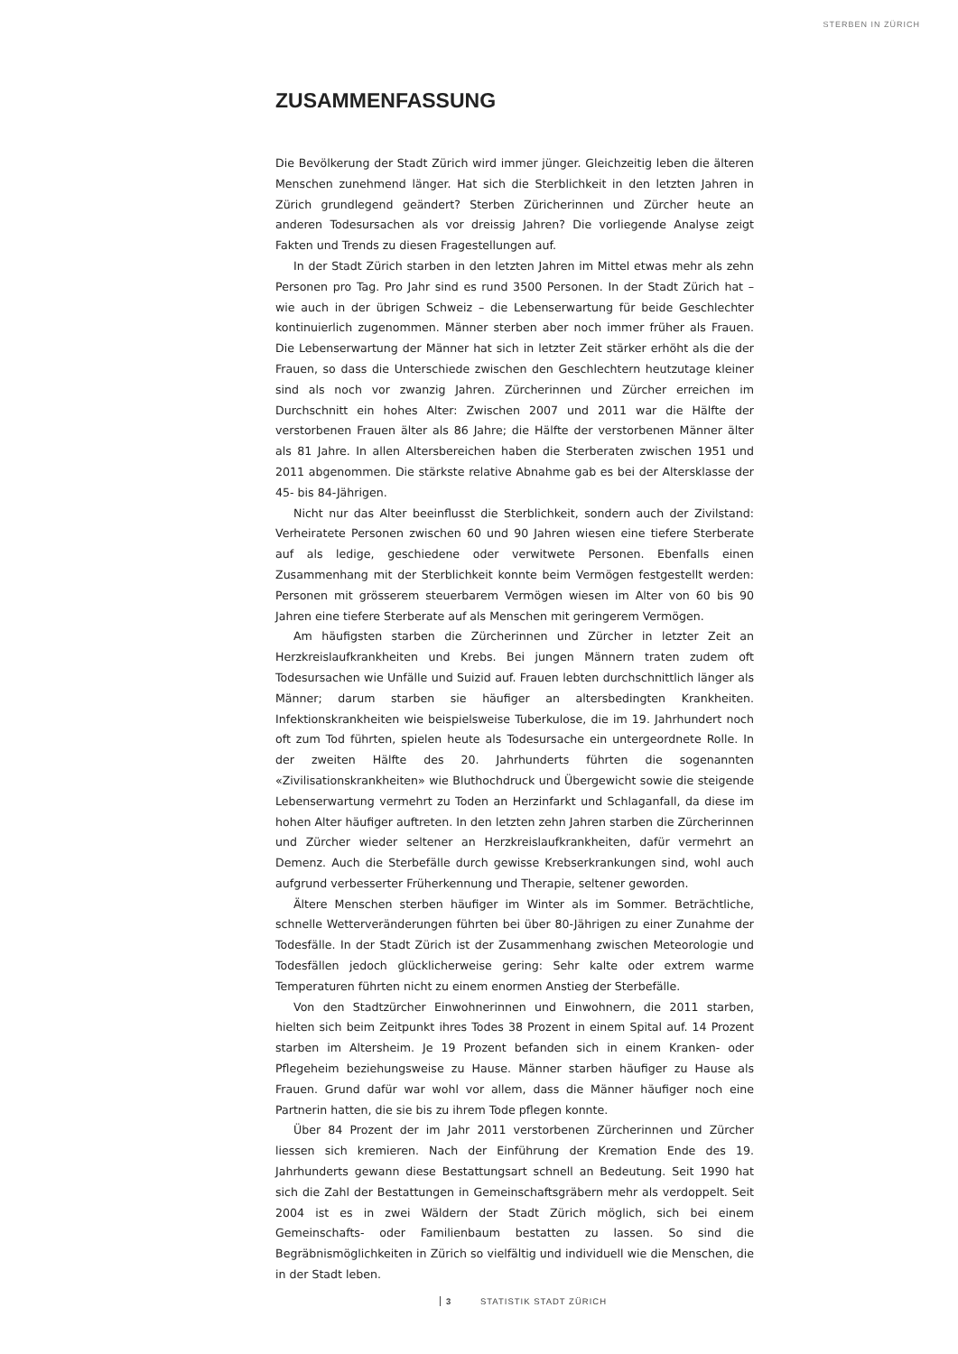STERBEN IN ZÜRICH
ZUSAMMENFASSUNG
Die Bevölkerung der Stadt Zürich wird immer jünger. Gleichzeitig leben die älteren Menschen zunehmend länger. Hat sich die Sterblichkeit in den letzten Jahren in Zürich grundlegend geändert? Sterben Züricherinnen und Zürcher heute an anderen Todesursachen als vor dreissig Jahren? Die vorliegende Analyse zeigt Fakten und Trends zu diesen Fragestellungen auf.
In der Stadt Zürich starben in den letzten Jahren im Mittel etwas mehr als zehn Personen pro Tag. Pro Jahr sind es rund 3500 Personen. In der Stadt Zürich hat – wie auch in der übrigen Schweiz – die Lebenserwartung für beide Geschlechter kontinuierlich zugenommen. Männer sterben aber noch immer früher als Frauen. Die Lebenserwartung der Männer hat sich in letzter Zeit stärker erhöht als die der Frauen, so dass die Unterschiede zwischen den Geschlechtern heutzutage kleiner sind als noch vor zwanzig Jahren. Zürcherinnen und Zürcher erreichen im Durchschnitt ein hohes Alter: Zwischen 2007 und 2011 war die Hälfte der verstorbenen Frauen älter als 86 Jahre; die Hälfte der verstorbenen Männer älter als 81 Jahre. In allen Altersbereichen haben die Sterberaten zwischen 1951 und 2011 abgenommen. Die stärkste relative Abnahme gab es bei der Altersklasse der 45- bis 84-Jährigen.
Nicht nur das Alter beeinflusst die Sterblichkeit, sondern auch der Zivilstand: Verheiratete Personen zwischen 60 und 90 Jahren wiesen eine tiefere Sterberate auf als ledige, geschiedene oder verwitwete Personen. Ebenfalls einen Zusammenhang mit der Sterblichkeit konnte beim Vermögen festgestellt werden: Personen mit grösserem steuerbarem Vermögen wiesen im Alter von 60 bis 90 Jahren eine tiefere Sterberate auf als Menschen mit geringerem Vermögen.
Am häufigsten starben die Zürcherinnen und Zürcher in letzter Zeit an Herzkreislaufkrankheiten und Krebs. Bei jungen Männern traten zudem oft Todesursachen wie Unfälle und Suizid auf. Frauen lebten durchschnittlich länger als Männer; darum starben sie häufiger an altersbedingten Krankheiten. Infektionskrankheiten wie beispielsweise Tuberkulose, die im 19. Jahrhundert noch oft zum Tod führten, spielen heute als Todesursache ein untergeordnete Rolle. In der zweiten Hälfte des 20. Jahrhunderts führten die sogenannten «Zivilisationskrankheiten» wie Bluthochdruck und Übergewicht sowie die steigende Lebenserwartung vermehrt zu Toden an Herzinfarkt und Schlaganfall, da diese im hohen Alter häufiger auftreten. In den letzten zehn Jahren starben die Zürcherinnen und Zürcher wieder seltener an Herzkreislaufkrankheiten, dafür vermehrt an Demenz. Auch die Sterbefälle durch gewisse Krebserkrankungen sind, wohl auch aufgrund verbesserter Früherkennung und Therapie, seltener geworden.
Ältere Menschen sterben häufiger im Winter als im Sommer. Beträchtliche, schnelle Wetterveränderungen führten bei über 80-Jährigen zu einer Zunahme der Todesfälle. In der Stadt Zürich ist der Zusammenhang zwischen Meteorologie und Todesfällen jedoch glücklicherweise gering: Sehr kalte oder extrem warme Temperaturen führten nicht zu einem enormen Anstieg der Sterbefälle.
Von den Stadtzürcher Einwohnerinnen und Einwohnern, die 2011 starben, hielten sich beim Zeitpunkt ihres Todes 38 Prozent in einem Spital auf. 14 Prozent starben im Altersheim. Je 19 Prozent befanden sich in einem Kranken- oder Pflegeheim beziehungsweise zu Hause. Männer starben häufiger zu Hause als Frauen. Grund dafür war wohl vor allem, dass die Männer häufiger noch eine Partnerin hatten, die sie bis zu ihrem Tode pflegen konnte.
Über 84 Prozent der im Jahr 2011 verstorbenen Zürcherinnen und Zürcher liessen sich kremieren. Nach der Einführung der Kremation Ende des 19. Jahrhunderts gewann diese Bestattungsart schnell an Bedeutung. Seit 1990 hat sich die Zahl der Bestattungen in Gemeinschaftsgräbern mehr als verdoppelt. Seit 2004 ist es in zwei Wäldern der Stadt Zürich möglich, sich bei einem Gemeinschafts- oder Familienbaum bestatten zu lassen. So sind die Begräbnismöglichkeiten in Zürich so vielfältig und individuell wie die Menschen, die in der Stadt leben.
3 STATISTIK STADT ZÜRICH